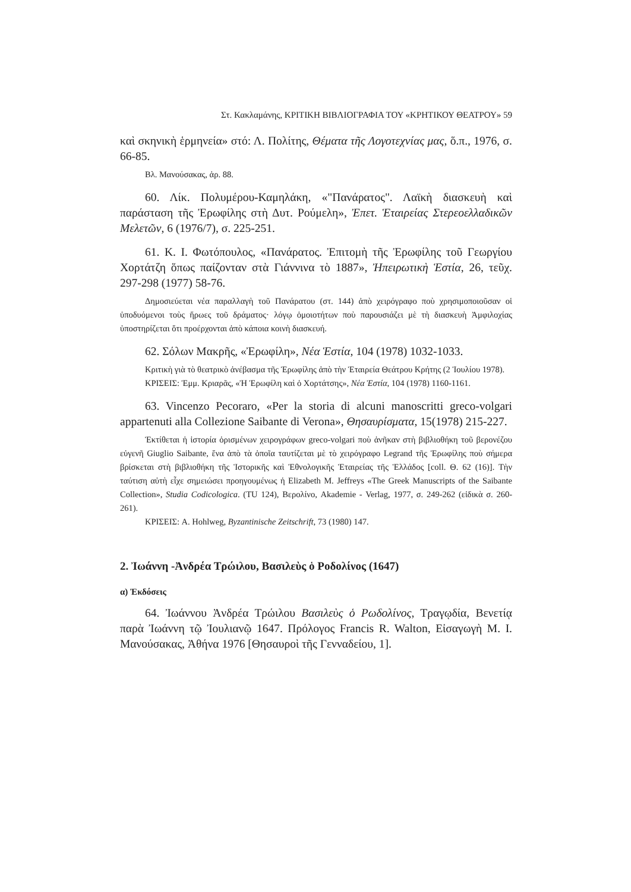Στ. Κακλαμάνης, ΚΡΙΤΙΚΗ ΒΙΒΛΙΟΓΡΑΦΙΑ ΤΟΥ «ΚΡΗΤΙΚΟΥ ΘΕΑΤΡΟΥ» 59
καὶ σκηνικὴ ἑρμηνεία» στό: Λ. Πολίτης, Θέματα τῆς Λογοτεχνίας μας, ὅ.π., 1976, σ. 66-85.
Βλ. Μανούσακας, ἀρ. 88.
60. Λίκ. Πολυμέρου-Καμηλάκη, «"Πανάρατος". Λαϊκὴ διασκευὴ καὶ παράσταση τῆς Ἐρωφίλης στὴ Δυτ. Ρούμελη», Ἐπετ. Ἑταιρείας Στερεοελλαδικῶν Μελετῶν, 6 (1976/7), σ. 225-251.
61. Κ. Ι. Φωτόπουλος, «Πανάρατος. Ἐπιτομὴ τῆς Ἐρωφίλης τοῦ Γεωργίου Χορτάτζη ὅπως παίζονταν στὰ Γιάννινα τὸ 1887», Ἠπειρωτικὴ Ἑστία, 26, τεῦχ. 297-298 (1977) 58-76.
Δημοσιεύεται νέα παραλλαγὴ τοῦ Πανάρατου (στ. 144) ἀπὸ χειρόγραφο ποὺ χρησιμοποιοῦσαν οἱ ὑποδυόμενοι τοὺς ἥρωες τοῦ δράματος· λόγῳ ὁμοιοτήτων ποὺ παρουσιάζει μὲ τὴ διασκευὴ Ἀμφιλοχίας ὑποστηρίζεται ὅτι προέρχονται ἀπὸ κάποια κοινὴ διασκευή.
62. Σόλων Μακρῆς, «Ἐρωφίλη», Νέα Ἑστία, 104 (1978) 1032-1033.
Κριτικὴ γιὰ τὸ θεατρικὸ ἀνέβασμα τῆς Ἐρωφίλης ἀπὸ τὴν Ἑταιρεία Θεάτρου Κρήτης (2 Ἰουλίου 1978).
ΚΡΙΣΕΙΣ: Ἐμμ. Κριαρᾶς, «Ἡ Ἐρωφίλη καὶ ὁ Χορτάτσης», Νέα Ἑστία, 104 (1978) 1160-1161.
63. Vincenzo Pecoraro, «Per la storia di alcuni manoscritti greco-volgari appartenuti alla Collezione Saibante di Verona», Θησαυρίσματα, 15(1978) 215-227.
Ἐκτίθεται ἡ ἱστορία ὁρισμένων χειρογράφων greco-volgari ποὺ ἀνῆκαν στὴ βιβλιοθήκη τοῦ βερονέζου εὐγενῆ Giuglio Saibante, ἕνα ἀπὸ τὰ ὁποῖα ταυτίζεται μὲ τὸ χειρόγραφο Legrand τῆς Ἐρωφίλης ποὺ σήμερα βρίσκεται στὴ βιβλιοθήκη τῆς Ἱστορικῆς καὶ Ἐθνολογικῆς Ἑταιρείας τῆς Ἑλλάδος [coll. Θ. 62 (16)]. Τὴν ταύτιση αὐτὴ εἶχε σημειώσει προηγουμένως ἡ Elizabeth M. Jeffreys «The Greek Manuscripts of the Saibante Collection», Studia Codicologica. (TU 124), Βερολίνο, Akademie - Verlag, 1977, σ. 249-262 (εἰδικὰ σ. 260-261).
ΚΡΙΣΕΙΣ: A. Hohlweg, Byzantinische Zeitschrift, 73 (1980) 147.
2. Ἰωάννη -Ἀνδρέα Τρώιλου, Βασιλεὺς ὁ Ροδολίνος (1647)
α) Ἐκδόσεις
64. Ἰωάννου Ἀνδρέα Τρώιλου Βασιλεὺς ὁ Ρωδολίνος, Τραγῳδία, Βενετίᾳ παρὰ Ἰωάννη τῷ Ἰουλιανῷ 1647. Πρόλογος Francis R. Walton, Εἰσαγωγὴ Μ. Ι. Μανούσακας, Ἀθήνα 1976 [Θησαυροὶ τῆς Γενναδείου, 1].